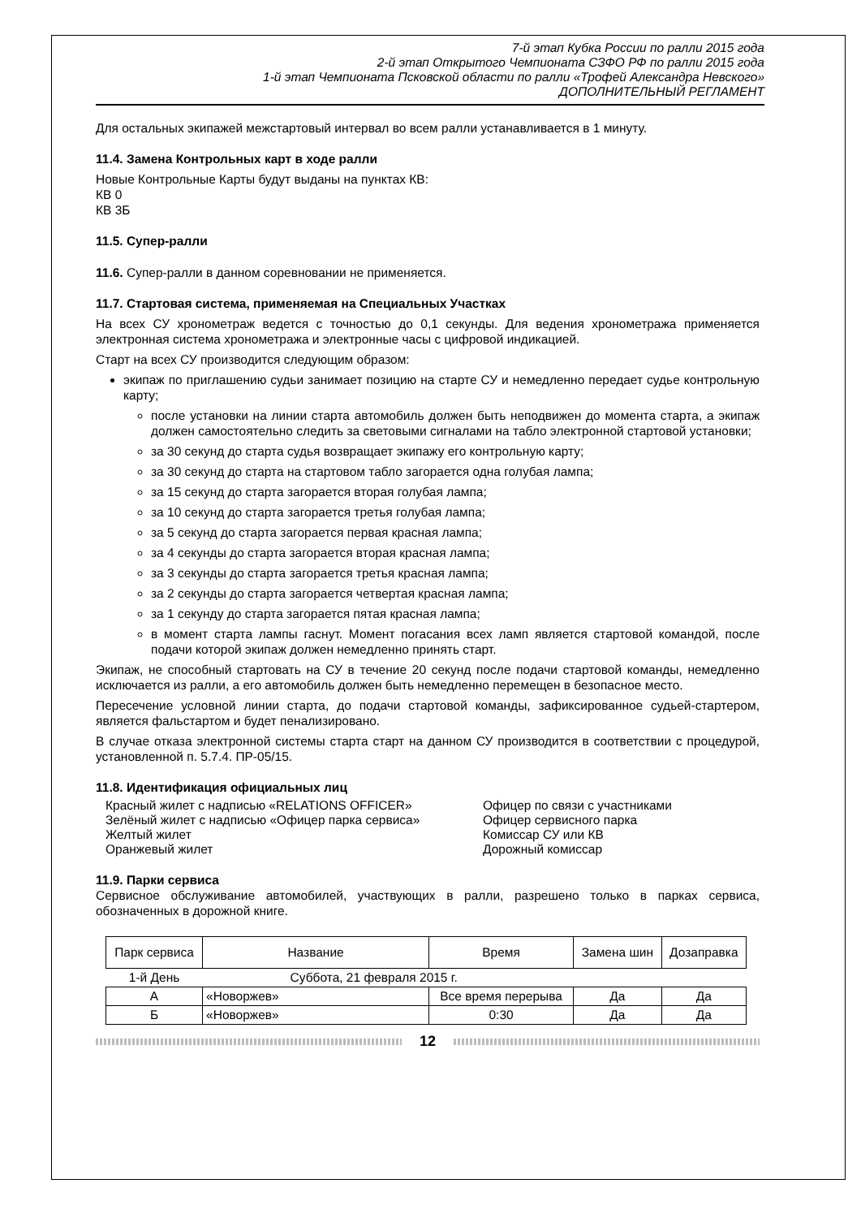7-й этап Кубка России по ралли 2015 года
2-й этап Открытого Чемпионата СЗФО РФ по ралли 2015 года
1-й этап Чемпионата Псковской области по ралли «Трофей Александра Невского»
ДОПОЛНИТЕЛЬНЫЙ РЕГЛАМЕНТ
Для остальных экипажей межстартовый интервал во всем ралли устанавливается в 1 минуту.
11.4. Замена Контрольных карт в ходе ралли
Новые Контрольные Карты будут выданы на пунктах КВ:
КВ 0
КВ 3Б
11.5. Супер-ралли
11.6. Супер-ралли в данном соревновании не применяется.
11.7. Стартовая система, применяемая на Специальных Участках
На всех СУ хронометраж ведется с точностью до 0,1 секунды. Для ведения хронометража применяется электронная система хронометража и электронные часы с цифровой индикацией.
Старт на всех СУ производится следующим образом:
экипаж по приглашению судьи занимает позицию на старте СУ и немедленно передает судье контрольную карту;
после установки на линии старта автомобиль должен быть неподвижен до момента старта, а экипаж должен самостоятельно следить за световыми сигналами на табло электронной стартовой установки;
за 30 секунд до старта судья возвращает экипажу его контрольную карту;
за 30 секунд до старта на стартовом табло загорается одна голубая лампа;
за 15 секунд до старта загорается вторая голубая лампа;
за 10 секунд до старта загорается третья голубая лампа;
за 5 секунд до старта загорается первая красная лампа;
за 4 секунды до старта загорается вторая красная лампа;
за 3 секунды до старта загорается третья красная лампа;
за 2 секунды до старта загорается четвертая красная лампа;
за 1 секунду до старта загорается пятая красная лампа;
в момент старта лампы гаснут. Момент погасания всех ламп является стартовой командой, после подачи которой экипаж должен немедленно принять старт.
Экипаж, не способный стартовать на СУ в течение 20 секунд после подачи стартовой команды, немедленно исключается из ралли, а его автомобиль должен быть немедленно перемещен в безопасное место.
Пересечение условной линии старта, до подачи стартовой команды, зафиксированное судьей-стартером, является фальстартом и будет пенализировано.
В случае отказа электронной системы старта старт на данном СУ производится в соответствии с процедурой, установленной п. 5.7.4. ПР-05/15.
11.8. Идентификация официальных лиц
Красный жилет с надписью «RELATIONS OFFICER»
Офицер по связи с участниками
Зелёный жилет с надписью «Офицер парка сервиса»
Офицер сервисного парка
Желтый жилет
Комиссар СУ или КВ
Оранжевый жилет
Дорожный комиссар
11.9. Парки сервиса
Сервисное обслуживание автомобилей, участвующих в ралли, разрешено только в парках сервиса, обозначенных в дорожной книге.
| Парк сервиса | Название | Время | Замена шин | Дозаправка |
| --- | --- | --- | --- | --- |
| 1-й День | Суббота, 21 февраля 2015 г. | | | |
| А | «Новоржев» | Все время перерыва | Да | Да |
| Б | «Новоржев» | 0:30 | Да | Да |
12